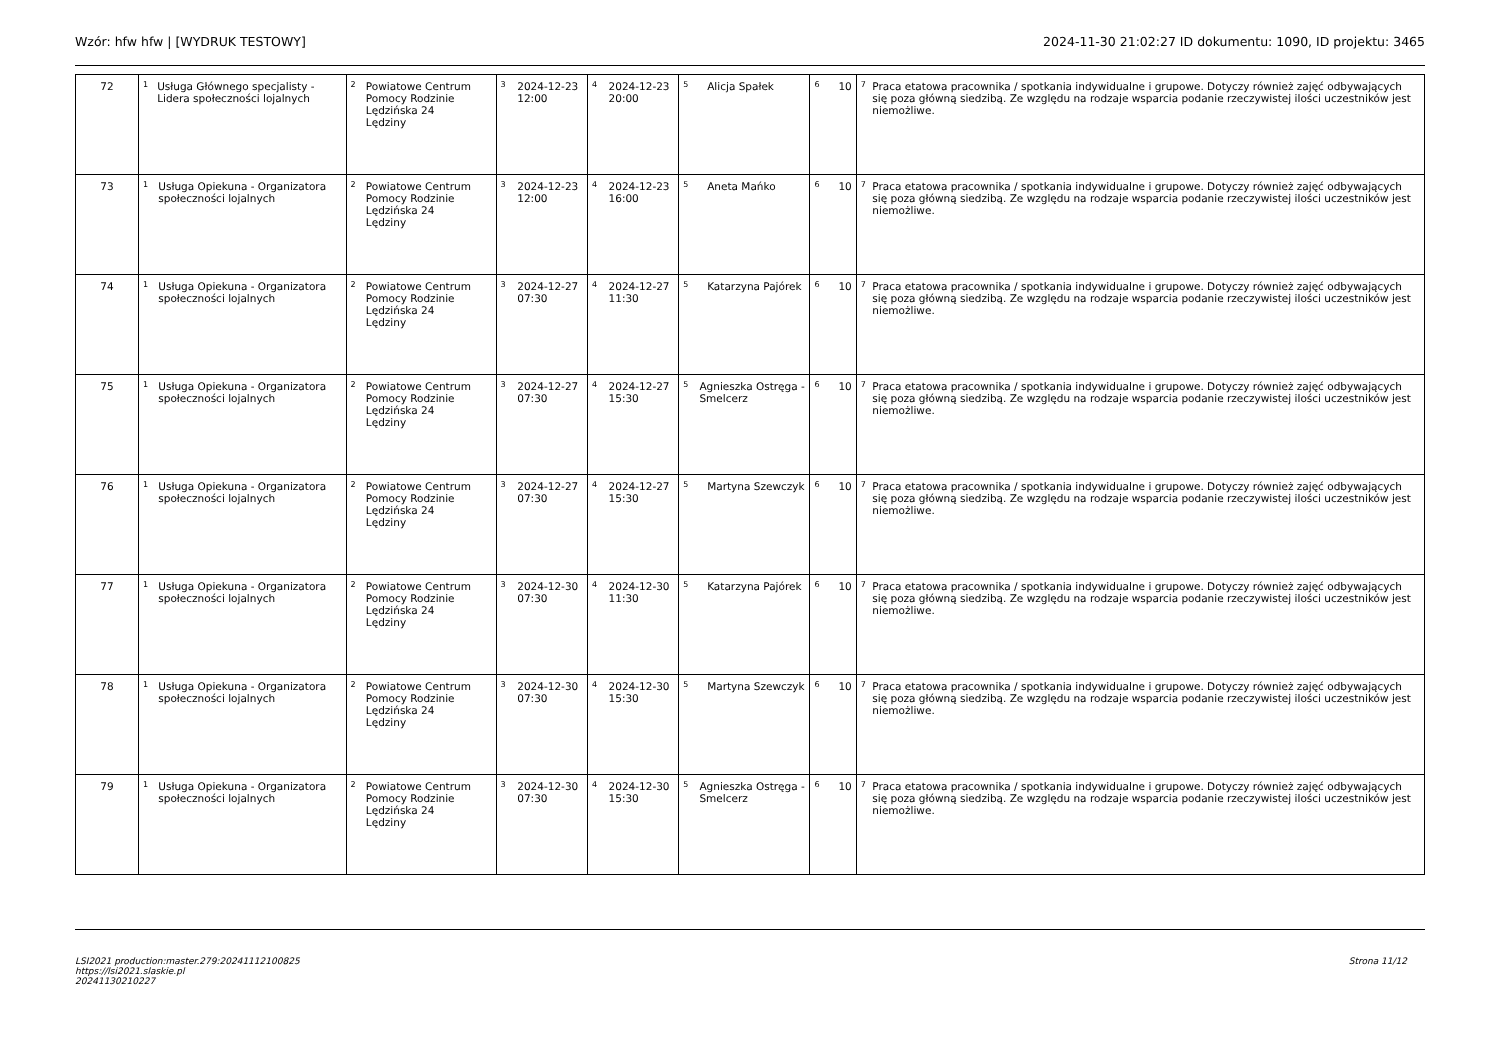Wzór: hfw hfw | [WYDRUK TESTOWY] 2024-11-30 21:02:27 ID dokumentu: 1090, ID projektu: 3465
| 72 | <sup>1</sup> Usługa Głównego specjalisty - Lidera społeczności lojalnych | <sup>2</sup> Powiatowe Centrum Pomocy Rodzinie Lędzińska 24 Lędziny | <sup>3</sup> 2024-12-23 12:00 | <sup>4</sup> 2024-12-23 20:00 | <sup>5</sup> Alicja Spałek | <sup>6</sup> 10 | <sup>7</sup> Praca etatowa pracownika / spotkania indywidualne i grupowe. Dotyczy również zajęć odbywających się poza główną siedzibą. Ze względu na rodzaje wsparcia podanie rzeczywistej ilości uczestników jest niemożliwe. |
| 73 | <sup>1</sup> Usługa Opiekuna - Organizatora społeczności lojalnych | <sup>2</sup> Powiatowe Centrum Pomocy Rodzinie Lędzińska 24 Lędziny | <sup>3</sup> 2024-12-23 12:00 | <sup>4</sup> 2024-12-23 16:00 | <sup>5</sup> Aneta Mańko | <sup>6</sup> 10 | <sup>7</sup> Praca etatowa pracownika / spotkania indywidualne i grupowe. Dotyczy również zajęć odbywających się poza główną siedzibą. Ze względu na rodzaje wsparcia podanie rzeczywistej ilości uczestników jest niemożliwe. |
| 74 | <sup>1</sup> Usługa Opiekuna - Organizatora społeczności lojalnych | <sup>2</sup> Powiatowe Centrum Pomocy Rodzinie Lędzińska 24 Lędziny | <sup>3</sup> 2024-12-27 07:30 | <sup>4</sup> 2024-12-27 11:30 | <sup>5</sup> Katarzyna Pajórek | <sup>6</sup> 10 | <sup>7</sup> Praca etatowa pracownika / spotkania indywidualne i grupowe. Dotyczy również zajęć odbywających się poza główną siedzibą. Ze względu na rodzaje wsparcia podanie rzeczywistej ilości uczestników jest niemożliwe. |
| 75 | <sup>1</sup> Usługa Opiekuna - Organizatora społeczności lojalnych | <sup>2</sup> Powiatowe Centrum Pomocy Rodzinie Lędzińska 24 Lędziny | <sup>3</sup> 2024-12-27 07:30 | <sup>4</sup> 2024-12-27 15:30 | <sup>5</sup> Agnieszka Ostręga - Smelcerz | <sup>6</sup> 10 | <sup>7</sup> Praca etatowa pracownika / spotkania indywidualne i grupowe. Dotyczy również zajęć odbywających się poza główną siedzibą. Ze względu na rodzaje wsparcia podanie rzeczywistej ilości uczestników jest niemożliwe. |
| 76 | <sup>1</sup> Usługa Opiekuna - Organizatora społeczności lojalnych | <sup>2</sup> Powiatowe Centrum Pomocy Rodzinie Lędzińska 24 Lędziny | <sup>3</sup> 2024-12-27 07:30 | <sup>4</sup> 2024-12-27 15:30 | <sup>5</sup> Martyna Szewczyk | <sup>6</sup> 10 | <sup>7</sup> Praca etatowa pracownika / spotkania indywidualne i grupowe. Dotyczy również zajęć odbywających się poza główną siedzibą. Ze względu na rodzaje wsparcia podanie rzeczywistej ilości uczestników jest niemożliwe. |
| 77 | <sup>1</sup> Usługa Opiekuna - Organizatora społeczności lojalnych | <sup>2</sup> Powiatowe Centrum Pomocy Rodzinie Lędzińska 24 Lędziny | <sup>3</sup> 2024-12-30 07:30 | <sup>4</sup> 2024-12-30 11:30 | <sup>5</sup> Katarzyna Pajórek | <sup>6</sup> 10 | <sup>7</sup> Praca etatowa pracownika / spotkania indywidualne i grupowe. Dotyczy również zajęć odbywających się poza główną siedzibą. Ze względu na rodzaje wsparcia podanie rzeczywistej ilości uczestników jest niemożliwe. |
| 78 | <sup>1</sup> Usługa Opiekuna - Organizatora społeczności lojalnych | <sup>2</sup> Powiatowe Centrum Pomocy Rodzinie Lędzińska 24 Lędziny | <sup>3</sup> 2024-12-30 07:30 | <sup>4</sup> 2024-12-30 15:30 | <sup>5</sup> Martyna Szewczyk | <sup>6</sup> 10 | <sup>7</sup> Praca etatowa pracownika / spotkania indywidualne i grupowe. Dotyczy również zajęć odbywających się poza główną siedzibą. Ze względu na rodzaje wsparcia podanie rzeczywistej ilości uczestników jest niemożliwe. |
| 79 | <sup>1</sup> Usługa Opiekuna - Organizatora społeczności lojalnych | <sup>2</sup> Powiatowe Centrum Pomocy Rodzinie Lędzińska 24 Lędziny | <sup>3</sup> 2024-12-30 07:30 | <sup>4</sup> 2024-12-30 15:30 | <sup>5</sup> Agnieszka Ostręga - Smelcerz | <sup>6</sup> 10 | <sup>7</sup> Praca etatowa pracownika / spotkania indywidualne i grupowe. Dotyczy również zajęć odbywających się poza główną siedzibą. Ze względu na rodzaje wsparcia podanie rzeczywistej ilości uczestników jest niemożliwe. |
LSI2021 production:master.279:20241112100825
https://lsi2021.slaskie.pl
20241130210227
Strona 11/12